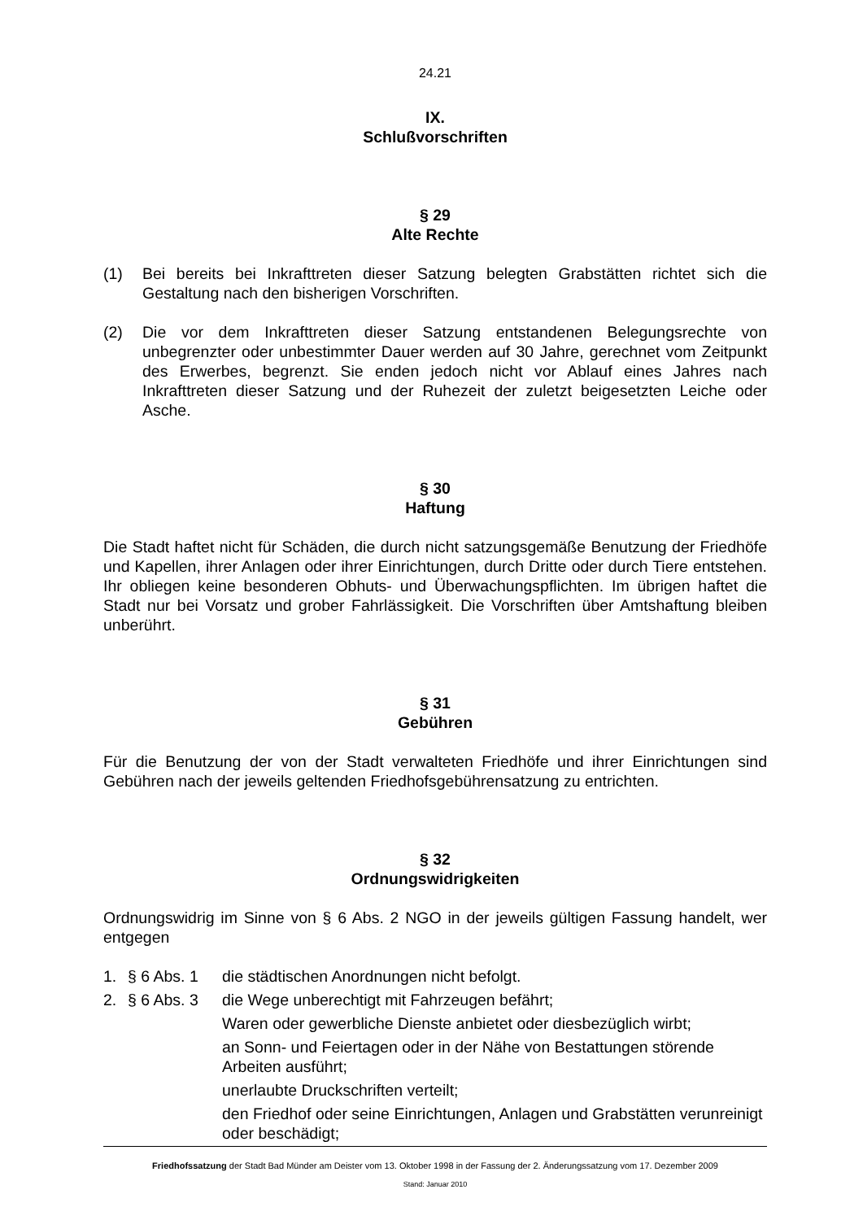24.21
IX.
Schlußvorschriften
§ 29
Alte Rechte
(1) Bei bereits bei Inkrafttreten dieser Satzung belegten Grabstätten richtet sich die Gestaltung nach den bisherigen Vorschriften.
(2) Die vor dem Inkrafttreten dieser Satzung entstandenen Belegungsrechte von unbegrenzter oder unbestimmter Dauer werden auf 30 Jahre, gerechnet vom Zeitpunkt des Erwerbes, begrenzt. Sie enden jedoch nicht vor Ablauf eines Jahres nach Inkrafttreten dieser Satzung und der Ruhezeit der zuletzt beigesetzten Leiche oder Asche.
§ 30
Haftung
Die Stadt haftet nicht für Schäden, die durch nicht satzungsgemäße Benutzung der Friedhöfe und Kapellen, ihrer Anlagen oder ihrer Einrichtungen, durch Dritte oder durch Tiere entstehen. Ihr obliegen keine besonderen Obhuts- und Überwachungspflichten. Im übrigen haftet die Stadt nur bei Vorsatz und grober Fahrlässigkeit. Die Vorschriften über Amtshaftung bleiben unberührt.
§ 31
Gebühren
Für die Benutzung der von der Stadt verwalteten Friedhöfe und ihrer Einrichtungen sind Gebühren nach der jeweils geltenden Friedhofsgebührensatzung zu entrichten.
§ 32
Ordnungswidrigkeiten
Ordnungswidrig im Sinne von § 6 Abs. 2 NGO in der jeweils gültigen Fassung handelt, wer entgegen
1. § 6 Abs. 1 die städtischen Anordnungen nicht befolgt.
2. § 6 Abs. 3 die Wege unberechtigt mit Fahrzeugen befährt;
Waren oder gewerbliche Dienste anbietet oder diesbezüglich wirbt;
an Sonn- und Feiertagen oder in der Nähe von Bestattungen störende Arbeiten ausführt;
unerlaubte Druckschriften verteilt;
den Friedhof oder seine Einrichtungen, Anlagen und Grabstätten verunreinigt oder beschädigt;
Friedhofssatzung der Stadt Bad Münder am Deister vom 13. Oktober 1998 in der Fassung der 2. Änderungssatzung vom 17. Dezember 2009
Stand: Januar 2010